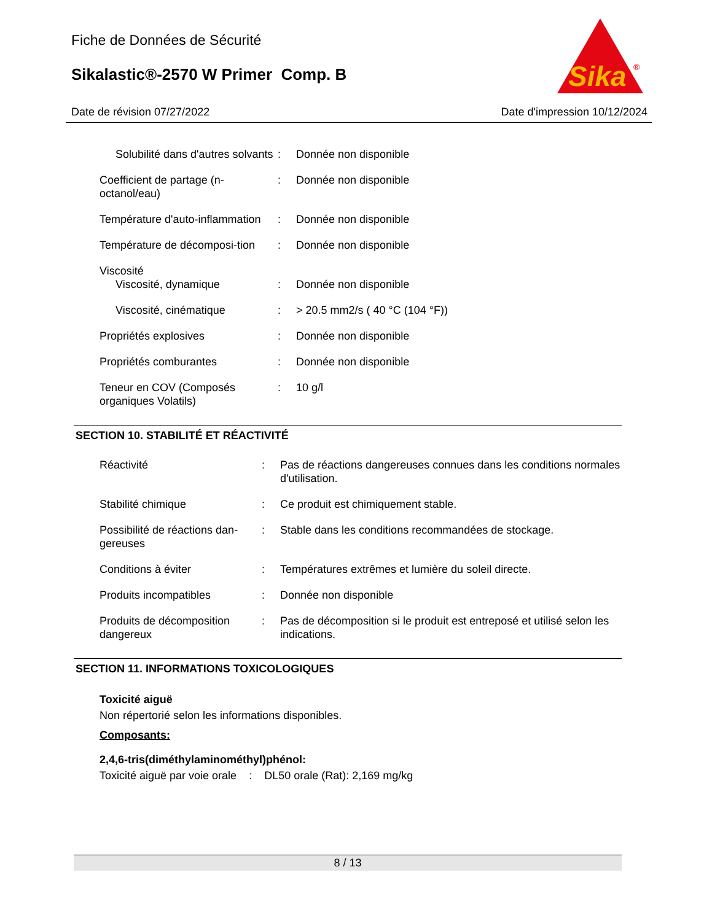Fiche de Données de Sécurité
Sikalastic®-2570 W Primer Comp. B
Sika
®
Date de révision 07/27/2022 Date d'impression 10/12/2024
| Solubilité dans d'autres solvants | : | Donnée non disponible |
| Coefficient de partage (n-octanol/eau) | : | Donnée non disponible |
| Température d'auto-inflammation | : | Donnée non disponible |
| Température de décomposi-tion | : | Donnée non disponible |
| Viscosité | | |
| Viscosité, dynamique | : | Donnée non disponible |
| Viscosité, cinématique | : | > 20.5 mm2/s ( 40 °C (104 °F)) |
| Propriétés explosives | : | Donnée non disponible |
| Propriétés comburantes | : | Donnée non disponible |
| Teneur en COV (Composés organiques Volatils) | : | 10 g/l |
SECTION 10. STABILITÉ ET RÉACTIVITÉ
| Réactivité | : | Pas de réactions dangereuses connues dans les conditions normales d'utilisation. |
| Stabilité chimique | : | Ce produit est chimiquement stable. |
| Possibilité de réactions dan-gereuses | : | Stable dans les conditions recommandées de stockage. |
| Conditions à éviter | : | Températures extrêmes et lumière du soleil directe. |
| Produits incompatibles | : | Donnée non disponible |
| Produits de décomposition dangereux | : | Pas de décomposition si le produit est entreposé et utilisé selon les indications. |
SECTION 11. INFORMATIONS TOXICOLOGIQUES
Toxicité aiguë
Non répertorié selon les informations disponibles.
Composants:
2,4,6-tris(diméthylaminométhyl)phénol:
Toxicité aiguë par voie orale : DL50 orale (Rat): 2,169 mg/kg
8 / 13